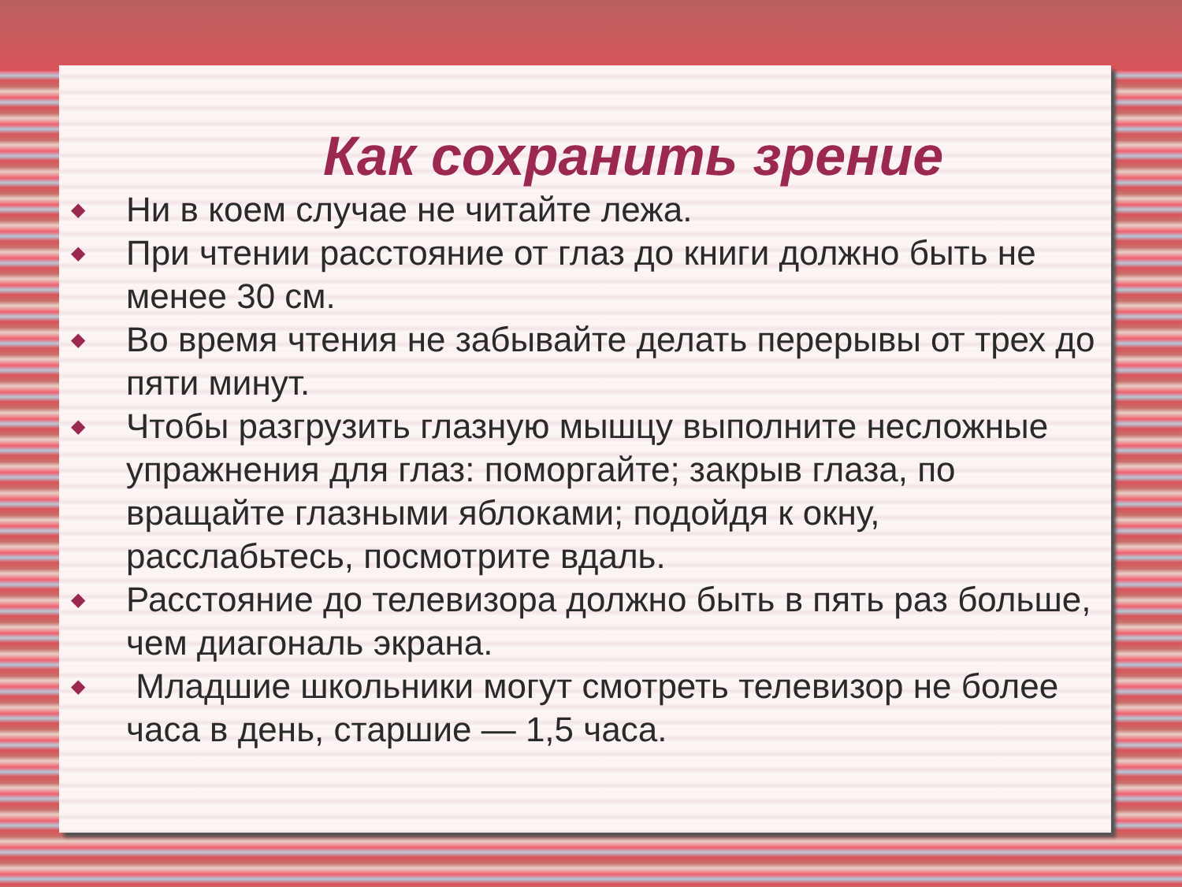Как сохранить зрение
◆ Ни в коем случае не читайте лежа.
◆ При чтении расстояние от глаз до книги должно быть не менее 30 см.
◆ Во время чтения не забывайте делать перерывы от трех до пяти минут.
◆ Чтобы разгрузить глазную мышцу выполните несложные упражнения для глаз: поморгайте; закрыв глаза, по вращайте глазными яблоками; подойдя к окну, расслабьтесь, посмотрите вдаль.
◆ Расстояние до телевизора должно быть в пять раз больше, чем диагональ экрана.
◆ Младшие школьники могут смотреть телевизор не более часа в день, старшие — 1,5 часа.